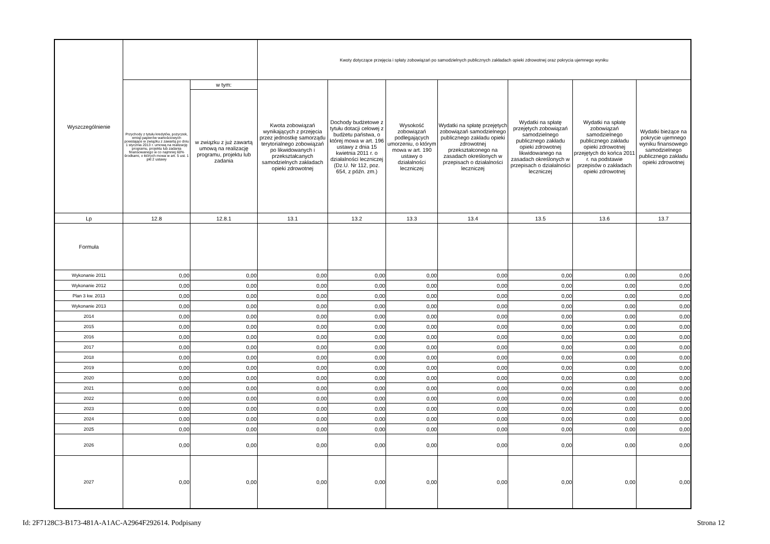| Wyszczególnienie | | | Kwoty dotyczące przejęcia i spłaty zobowiązań po samodzielnych publicznych zakładach opieki zdrowotnej oraz pokrycia ujemnego wyniku | | | | | | |
| --- | --- | --- | --- | --- | --- | --- | --- | --- | --- |
| | Przychody z tytułu kredytów, pożyczek, emisji papierów wartościowych powstające w związku z zawartą po dniu 1 stycznia 2013 r. umową na realizację programu, projektu lub zadania finansowanego w co najmniej 60% środkami, o których mowa w art. 5 ust. 1 pkt 2 ustawy | w tym: | Kwota zobowiązań wynikających z przejęcia przez jednostkę samorządu terytorialnego zobowiązań po likwidowanych i przekształcanych samodzielnych zakładach opieki zdrowotnej | Dochody budżetowe z tytułu dotacji celowej z budżetu państwa, o której mowa w art. 196 ustawy z dnia 15 kwietnia 2011 r. o działalności leczniczej (Dz.U. Nr 112, poz. 654, z późn. zm.) | Wysokość zobowiązań podlegających umorzeniu, o którym mowa w art. 190 ustawy o działalności leczniczej | Wydatki na spłatę przejętych zobowiązań samodzielnego publicznego zakładu opieki zdrowotnej przekształconego na zasadach określonych w przepisach o działalności leczniczej | Wydatki na spłatę przejętych zobowiązań samodzielnego publicznego zakładu opieki zdrowotnej likwidowanego na zasadach określonych w przepisach o działalności leczniczej | Wydatki na spłatę zobowiązań samodzielnego publicznego zakładu opieki zdrowotnej przejętych do końca 2011 r. na podstawie przepisów o zakładach opieki zdrowotnej | Wydatki bieżące na pokrycie ujemnego wyniku finansowego samodzielnego publicznego zakładu opieki zdrowotnej |
| | | w związku z już zawartą umową na realizację programu, projektu lub zadania | | | | | | | |
| Lp | 12.8 | 12.8.1 | 13.1 | 13.2 | 13.3 | 13.4 | 13.5 | 13.6 | 13.7 |
| Formuła | | | | | | | | | |
| Wykonanie 2011 | 0,00 | 0,00 | 0,00 | 0,00 | 0,00 | 0,00 | 0,00 | 0,00 | 0,00 |
| Wykonanie 2012 | 0,00 | 0,00 | 0,00 | 0,00 | 0,00 | 0,00 | 0,00 | 0,00 | 0,00 |
| Plan 3 kw. 2013 | 0,00 | 0,00 | 0,00 | 0,00 | 0,00 | 0,00 | 0,00 | 0,00 | 0,00 |
| Wykonanie 2013 | 0,00 | 0,00 | 0,00 | 0,00 | 0,00 | 0,00 | 0,00 | 0,00 | 0,00 |
| 2014 | 0,00 | 0,00 | 0,00 | 0,00 | 0,00 | 0,00 | 0,00 | 0,00 | 0,00 |
| 2015 | 0,00 | 0,00 | 0,00 | 0,00 | 0,00 | 0,00 | 0,00 | 0,00 | 0,00 |
| 2016 | 0,00 | 0,00 | 0,00 | 0,00 | 0,00 | 0,00 | 0,00 | 0,00 | 0,00 |
| 2017 | 0,00 | 0,00 | 0,00 | 0,00 | 0,00 | 0,00 | 0,00 | 0,00 | 0,00 |
| 2018 | 0,00 | 0,00 | 0,00 | 0,00 | 0,00 | 0,00 | 0,00 | 0,00 | 0,00 |
| 2019 | 0,00 | 0,00 | 0,00 | 0,00 | 0,00 | 0,00 | 0,00 | 0,00 | 0,00 |
| 2020 | 0,00 | 0,00 | 0,00 | 0,00 | 0,00 | 0,00 | 0,00 | 0,00 | 0,00 |
| 2021 | 0,00 | 0,00 | 0,00 | 0,00 | 0,00 | 0,00 | 0,00 | 0,00 | 0,00 |
| 2022 | 0,00 | 0,00 | 0,00 | 0,00 | 0,00 | 0,00 | 0,00 | 0,00 | 0,00 |
| 2023 | 0,00 | 0,00 | 0,00 | 0,00 | 0,00 | 0,00 | 0,00 | 0,00 | 0,00 |
| 2024 | 0,00 | 0,00 | 0,00 | 0,00 | 0,00 | 0,00 | 0,00 | 0,00 | 0,00 |
| 2025 | 0,00 | 0,00 | 0,00 | 0,00 | 0,00 | 0,00 | 0,00 | 0,00 | 0,00 |
| 2026 | 0,00 | 0,00 | 0,00 | 0,00 | 0,00 | 0,00 | 0,00 | 0,00 | 0,00 |
| 2027 | 0,00 | 0,00 | 0,00 | 0,00 | 0,00 | 0,00 | 0,00 | 0,00 | 0,00 |
Id: 2F7128C3-B173-481A-A1AC-A2964F292614. Podpisany Strona 12